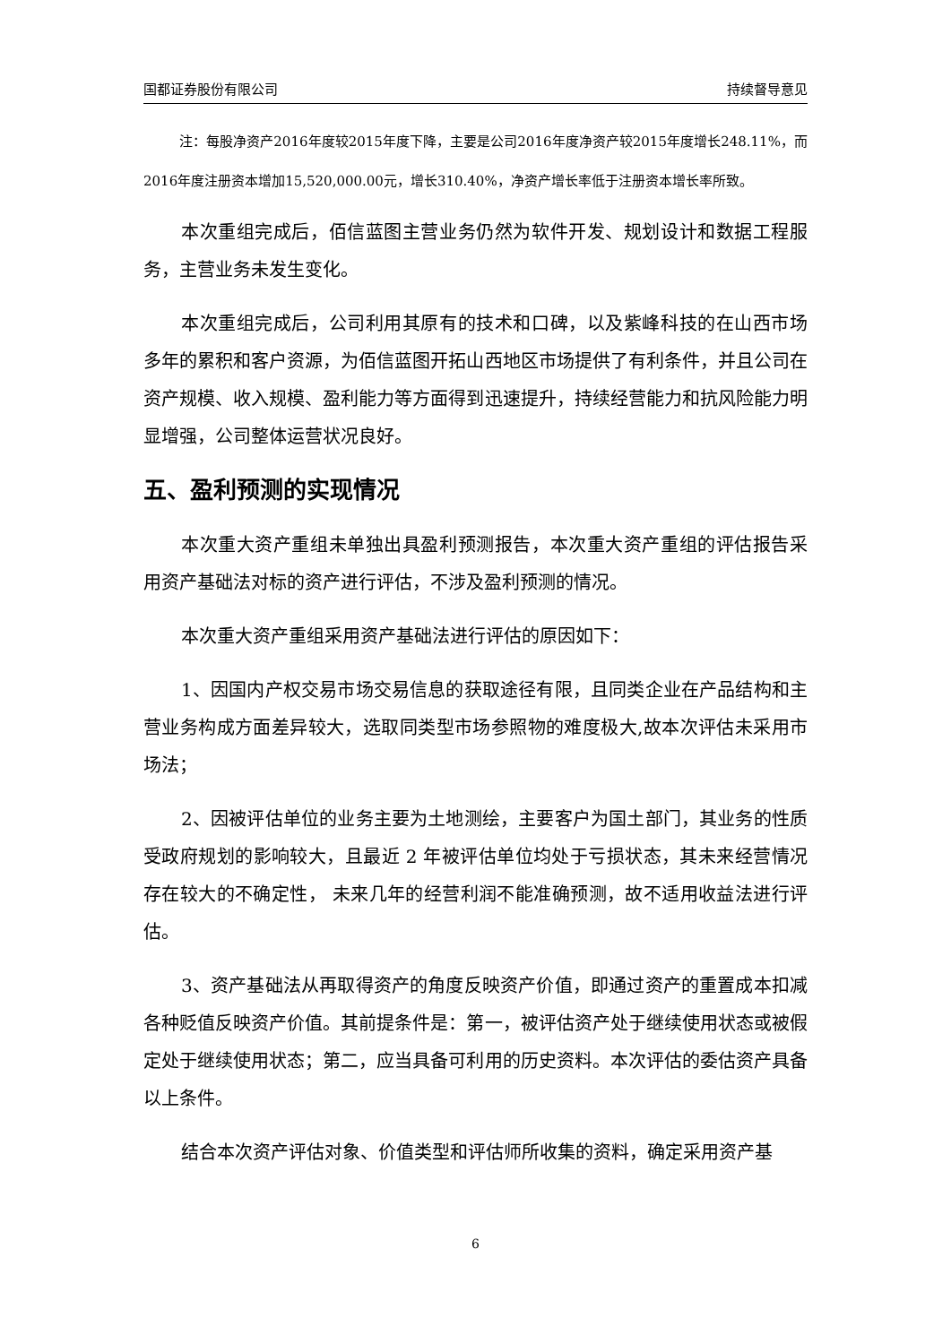国都证券股份有限公司 持续督导意见
注：每股净资产2016年度较2015年度下降，主要是公司2016年度净资产较2015年度增长248.11%，而2016年度注册资本增加15,520,000.00元，增长310.40%，净资产增长率低于注册资本增长率所致。
本次重组完成后，佰信蓝图主营业务仍然为软件开发、规划设计和数据工程服务，主营业务未发生变化。
本次重组完成后，公司利用其原有的技术和口碑，以及紫峰科技的在山西市场多年的累积和客户资源，为佰信蓝图开拓山西地区市场提供了有利条件，并且公司在资产规模、收入规模、盈利能力等方面得到迅速提升，持续经营能力和抗风险能力明显增强，公司整体运营状况良好。
五、盈利预测的实现情况
本次重大资产重组未单独出具盈利预测报告，本次重大资产重组的评估报告采用资产基础法对标的资产进行评估，不涉及盈利预测的情况。
本次重大资产重组采用资产基础法进行评估的原因如下：
1、因国内产权交易市场交易信息的获取途径有限，且同类企业在产品结构和主营业务构成方面差异较大，选取同类型市场参照物的难度极大,故本次评估未采用市场法；
2、因被评估单位的业务主要为土地测绘，主要客户为国土部门，其业务的性质受政府规划的影响较大，且最近 2 年被评估单位均处于亏损状态，其未来经营情况存在较大的不确定性， 未来几年的经营利润不能准确预测，故不适用收益法进行评估。
3、资产基础法从再取得资产的角度反映资产价值，即通过资产的重置成本扣减各种贬值反映资产价值。其前提条件是：第一，被评估资产处于继续使用状态或被假定处于继续使用状态；第二，应当具备可利用的历史资料。本次评估的委估资产具备以上条件。
结合本次资产评估对象、价值类型和评估师所收集的资料，确定采用资产基
6